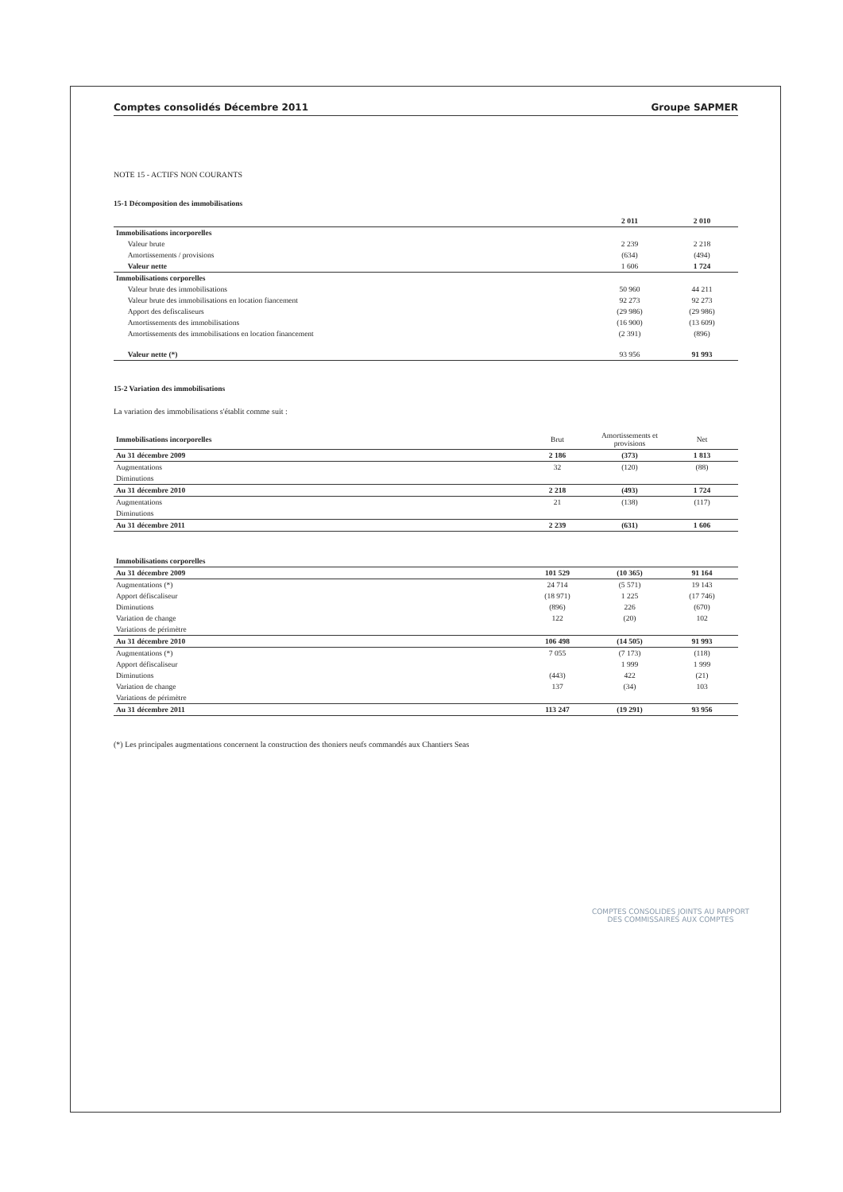Comptes consolidés Décembre 2011 Groupe SAPMER
NOTE 15 - ACTIFS NON COURANTS
15-1 Décomposition des immobilisations
| | | 2 011 | 2 010 |
| --- | --- | --- | --- |
| Immobilisations incorporelles | | | |
| | Valeur brute | 2 239 | 2 218 |
| | Amortissements / provisions | (634) | (494) |
| | Valeur nette | 1 606 | 1 724 |
| Immobilisations corporelles | | | |
| | Valeur brute des immobilisations | 50 960 | 44 211 |
| | Valeur brute des immobilisations en location fiancement | 92 273 | 92 273 |
| | Apport des defiscaliseurs | (29 986) | (29 986) |
| | Amortissements des immobilisations | (16 900) | (13 609) |
| | Amortissements des immobilisations en location financement | (2 391) | (896) |
| | Valeur nette (*) | 93 956 | 91 993 |
15-2 Variation des immobilisations
La variation des immobilisations s'établit comme suit :
| Immobilisations incorporelles | Brut | Amortissements et provisions | Net |
| --- | --- | --- | --- |
| Au 31 décembre 2009 | 2 186 | (373) | 1 813 |
| Augmentations | 32 | (120) | (88) |
| Diminutions | | | |
| Au 31 décembre 2010 | 2 218 | (493) | 1 724 |
| Augmentations | 21 | (138) | (117) |
| Diminutions | | | |
| Au 31 décembre 2011 | 2 239 | (631) | 1 606 |
| Immobilisations corporelles | | | |
| --- | --- | --- | --- |
| Au 31 décembre 2009 | 101 529 | (10 365) | 91 164 |
| Augmentations (*) | 24 714 | (5 571) | 19 143 |
| Apport défiscaliseur | (18 971) | 1 225 | (17 746) |
| Diminutions | (896) | 226 | (670) |
| Variation de change | 122 | (20) | 102 |
| Variations de périmètre | | | |
| Au 31 décembre 2010 | 106 498 | (14 505) | 91 993 |
| Augmentations (*) | 7 055 | (7 173) | (118) |
| Apport défiscaliseur | | 1 999 | 1 999 |
| Diminutions | (443) | 422 | (21) |
| Variation de change | 137 | (34) | 103 |
| Variations de périmètre | | | |
| Au 31 décembre 2011 | 113 247 | (19 291) | 93 956 |
(*) Les principales augmentations concernent la construction des thoniers neufs commandés aux Chantiers Seas
COMPTES CONSOLIDES JOINTS AU RAPPORT
DES COMMISSAIRES AUX COMPTES